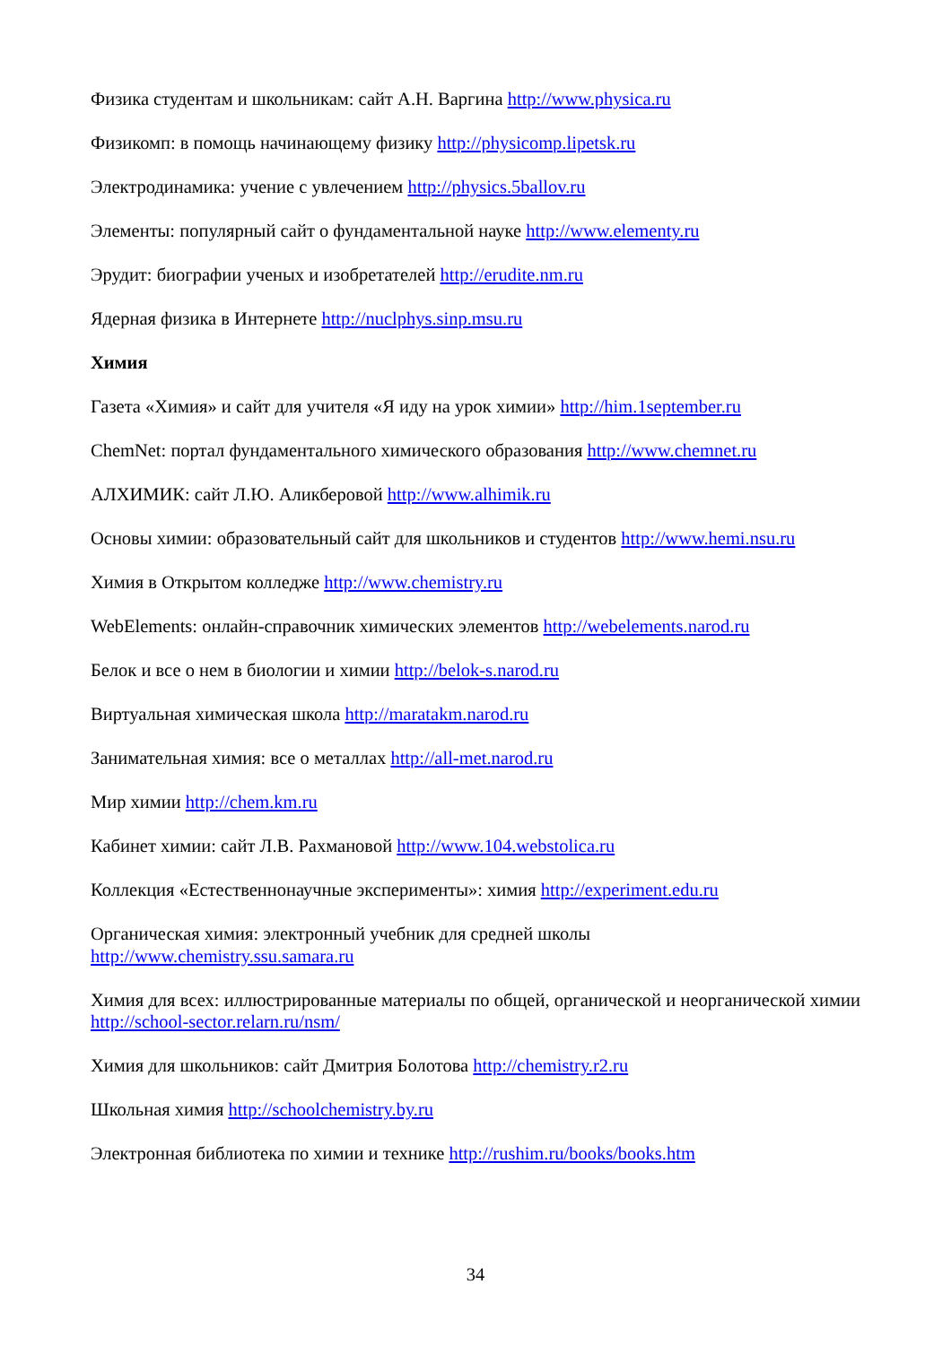Физика студентам и школьникам: сайт А.Н. Варгина http://www.physica.ru
Физикомп: в помощь начинающему физику http://physicomp.lipetsk.ru
Электродинамика: учение с увлечением http://physics.5ballov.ru
Элементы: популярный сайт о фундаментальной науке http://www.elementy.ru
Эрудит: биографии ученых и изобретателей http://erudite.nm.ru
Ядерная физика в Интернете http://nuclphys.sinp.msu.ru
Химия
Газета «Химия» и сайт для учителя «Я иду на урок химии» http://him.1september.ru
ChemNet: портал фундаментального химического образования http://www.chemnet.ru
АЛХИМИК: сайт Л.Ю. Аликберовой http://www.alhimik.ru
Основы химии: образовательный сайт для школьников и студентов http://www.hemi.nsu.ru
Химия в Открытом колледже http://www.chemistry.ru
WebElements: онлайн-справочник химических элементов http://webelements.narod.ru
Белок и все о нем в биологии и химии http://belok-s.narod.ru
Виртуальная химическая школа http://maratakm.narod.ru
Занимательная химия: все о металлах http://all-met.narod.ru
Мир химии http://chem.km.ru
Кабинет химии: сайт Л.В. Рахмановой http://www.104.webstolica.ru
Коллекция «Естественнонаучные эксперименты»: химия http://experiment.edu.ru
Органическая химия: электронный учебник для средней школы
http://www.chemistry.ssu.samara.ru
Химия для всех: иллюстрированные материалы по общей, органической и неорганической химии http://school-sector.relarn.ru/nsm/
Химия для школьников: сайт Дмитрия Болотова http://chemistry.r2.ru
Школьная химия http://schoolchemistry.by.ru
Электронная библиотека по химии и технике http://rushim.ru/books/books.htm
34